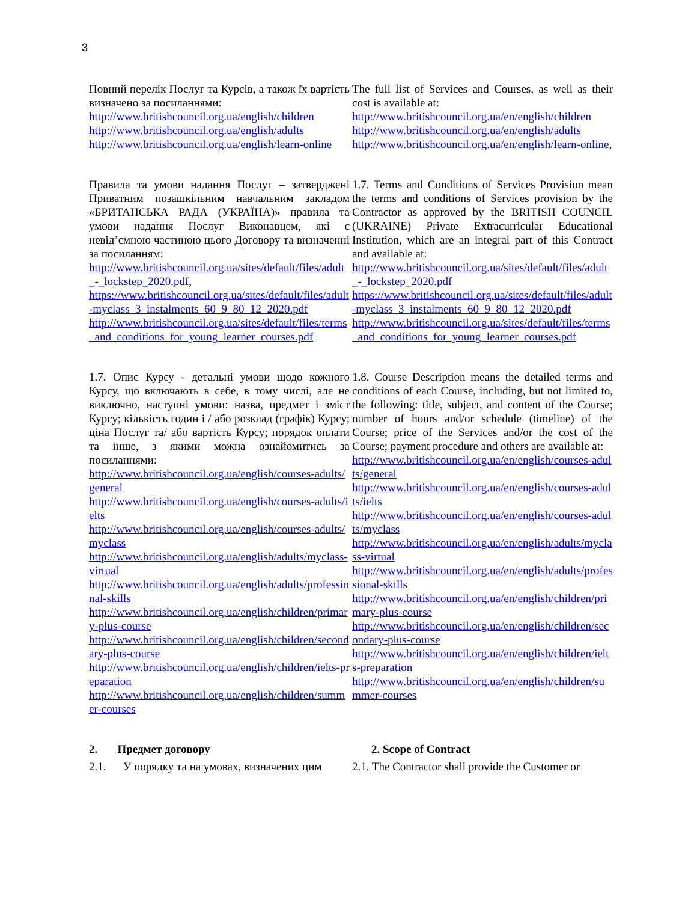3
| Повний перелік Послуг та Курсів, а також їх вартість визначено за посиланнями: http://www.britishcouncil.org.ua/english/children http://www.britishcouncil.org.ua/english/adults http://www.britishcouncil.org.ua/english/learn-online | The full list of Services and Courses, as well as their cost is available at: http://www.britishcouncil.org.ua/en/english/children http://www.britishcouncil.org.ua/en/english/adults http://www.britishcouncil.org.ua/en/english/learn-online , |
| Правила та умови надання Послуг – затверджені Приватним позашкільним навчальним закладом «БРИТАНСЬКА РАДА (УКРАЇНА)» правила та умови надання Послуг Виконавцем, які є невід’ємною частиною цього Договору та визначенні за посиланням: http://www.britishcouncil.org.ua/sites/default/files/adult_-_lockstep_2020.pdf , https://www.britishcouncil.org.ua/sites/default/files/adult-myclass_3_instalments_60_9_80_12_2020.pdf http://www.britishcouncil.org.ua/sites/default/files/terms_and_conditions_for_young_learner_courses.pdf | 1.7. Terms and Conditions of Services Provision mean the terms and conditions of Services provision by the Contractor as approved by the BRITISH COUNCIL (UKRAINE) Private Extracurricular Educational Institution, which are an integral part of this Contract and available at: http://www.britishcouncil.org.ua/sites/default/files/adult_-_lockstep_2020.pdf https://www.britishcouncil.org.ua/sites/default/files/adult-myclass_3_instalments_60_9_80_12_2020.pdf http://www.britishcouncil.org.ua/sites/default/files/terms_and_conditions_for_young_learner_courses.pdf |
| 1.7. Опис Курсу - детальні умови щодо кожного Курсу, що включають в себе, в тому числі, але не виключно, наступні умови: назва, предмет і зміст Курсу; кількість годин і / або розклад (графік) Курсу; ціна Послуг та/ або вартість Курсу; порядок оплати та інше, з якими можна ознайомитись за посиланнями: http://www.britishcouncil.org.ua/english/courses-adults/general http://www.britishcouncil.org.ua/english/courses-adults/ielts http://www.britishcouncil.org.ua/english/courses-adults/myclass http://www.britishcouncil.org.ua/english/adults/myclass-virtual http://www.britishcouncil.org.ua/english/adults/professional-skills http://www.britishcouncil.org.ua/english/children/primary-plus-course http://www.britishcouncil.org.ua/english/children/secondary-plus-course http://www.britishcouncil.org.ua/english/children/ielts-preparation http://www.britishcouncil.org.ua/english/children/summer-courses | 1.8. Course Description means the detailed terms and conditions of each Course, including, but not limited to, the following: title, subject, and content of the Course; number of hours and/or schedule (timeline) of the Course; price of the Services and/or the cost of the Course; payment procedure and others are available at: http://www.britishcouncil.org.ua/en/english/courses-adults/general http://www.britishcouncil.org.ua/en/english/courses-adults/ielts http://www.britishcouncil.org.ua/en/english/courses-adults/myclass http://www.britishcouncil.org.ua/en/english/adults/myclass-virtual http://www.britishcouncil.org.ua/en/english/adults/professional-skills http://www.britishcouncil.org.ua/en/english/children/primary-plus-course http://www.britishcouncil.org.ua/en/english/children/secondary-plus-course http://www.britishcouncil.org.ua/en/english/children/ielts-preparation http://www.britishcouncil.org.ua/en/english/children/summer-courses |
| 2. Предмет договору | 2. Scope of Contract |
| 2.1. У порядку та на умовах, визначених цим | 2.1. The Contractor shall provide the Customer or |